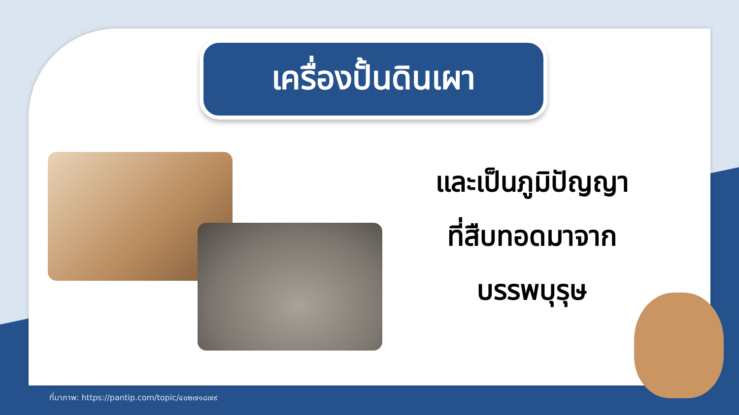เครื่องปั้นดินเผา
และเป็นภูมิปัญญา
ที่สืบทอดมาจาก
บรรพบุรุษ
ที่มาภาพ: https://pantip.com/topic/๔๐๒๗๑๘๗๙